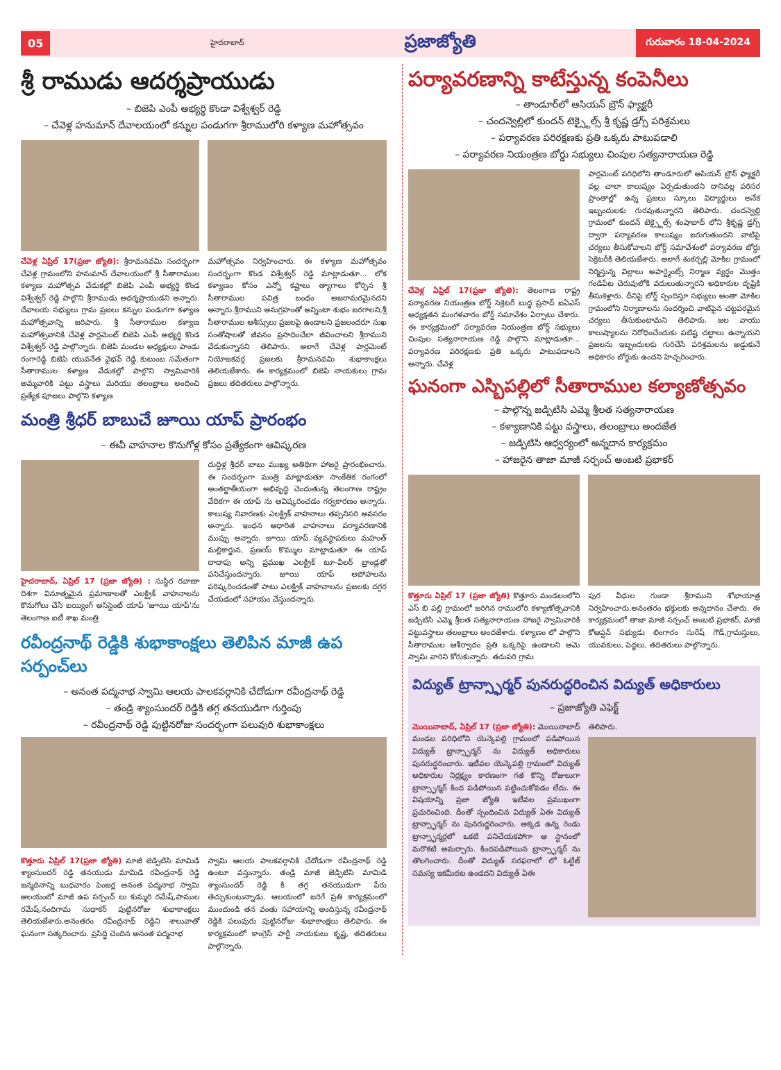05 హైదరాబాద్ ప్రజాజ్యోతి గురువారం 18-04-2024
శ్రీ రాముడు ఆదర్శప్రాయుడు
– బిజెపి ఎంపీ అభ్యర్థి కొండా విశ్వేశ్వర్ రెడ్డి
– చేవెళ్ల హనుమాన్ దేవాలయంలో కన్నుల పండుగగా శ్రీరాములోరి కళ్యాణ మహోత్సవం
చేవెళ్ల ఏప్రిల్ 17(ప్రజా జ్యోతి): శ్రీరామనవమి సందర్భంగా చేవెళ్ల గ్రామంలోని హనుమాన్ దేవాలయంలో శ్రీ సీతారాముల కళ్యాణ మహోత్సవ వేడుకల్లో బిజెపి ఎంపీ అభ్యర్థి కొండ విశ్వేశ్వర్ రెడ్డి పాల్గొని శ్రీరాముడు ఆదర్శప్రాయుడని అన్నారు. దేవాలయ సభ్యులు గ్రామ ప్రజలు కన్నుల పండుగగా కళ్యాణ మహోత్సవాన్ని జరిపారు. శ్రీ సీతారాముల కళ్యాణ మహోత్సవానికి చేవెళ్ల పార్లమెంట్ బిజెపి ఎంపీ అభ్యర్థి కొండ విశ్వేశ్వర్ రెడ్డి పాల్గొన్నారు. బిజెపి మండల అధ్యక్షులు పాండు రంగారెడ్డి బిజెపి యువనేత వైభవ్ రెడ్డి కుటుంబ సమేతంగా సీతారాముల కళ్యాణ వేడుకల్లో పాల్గొని స్వామివారికి అమ్మవారికి పట్టు వస్త్రాలు మరియు తలంబ్రాలు అందించి ప్రత్యేక పూజలు పాల్గొని కళ్యాణ
మహోత్సవం నిర్వహించారు. ఈ కళ్యాణ మహోత్సవం సందర్భంగా కొండ విశ్వేశ్వర్ రెడ్డి మాట్లాడుతూ... లోక కళ్యాణం కోసం ఎన్నో కష్టాలు త్యాగాలు కోర్చిన శ్రీ సీతారాముల పవిత్ర బంధం అజరామరమైనదని అన్నారు.శ్రీరాముని అనుగ్రహంతో అన్నింటా శుభం జరగాలని,శ్రీ సీతారాముల ఆశీస్సులు ప్రజలపై ఉండాలని ప్రజలందరూ సుఖ సంతోషాలతో జీవనం ప్రసాదించేలా జీవించాలని శ్రీరాముని వేడుకున్నానని తెలిపారు. అలాగే చేవెళ్ల పార్లమెంట్ నియోజకవర్గ ప్రజలకు శ్రీరామనవమి శుభాకాంక్షలు తెలియజేశారు. ఈ కార్యక్రమంలో బిజెపి నాయకులు గ్రామ ప్రజలు తదితరులు పాల్గొన్నారు.
మంత్రి శ్రీధర్ బాబుచే జూయి యాప్ ప్రారంభం
– ఈవీ వాహనాల కొనుగోళ్ల కోసం ప్రత్యేకంగా ఆవిష్కరణ
హైదరాబాద్, ఏప్రిల్ 17 (ప్రజా జ్యోతి) : సుస్థిర రవాణా దిశగా వినూత్నమైన ప్రమాణాలతో ఎలక్ట్రిక్ వాహనాలను కొనుగోలు చేసే బయ్యింగ్ అసిస్టెంట్ యాప్ 'జూయి యాప్'ను తెలంగాణ ఐటీ శాఖ మంత్రి
దుద్దిళ్ల శ్రీధర్ బాబు ముఖ్య అతిథిగా హాజరై ప్రారంభించారు. ఈ సందర్భంగా మంత్రి మాట్లాడుతూ సాంకేతిక రంగంలో అంతర్జాతీయంగా అభివృద్ధి చెందుతున్న తెలంగాణ రాష్ట్రం వేదికగా ఈ యాప్ ను ఆవిష్కరించడం గర్వకారణం అన్నారు. కాలుష్య నివారణకు ఎలక్ట్రిక్ వాహనాలు తప్పనిసరి అవసరం అన్నారు. ఇంధన ఆధారిత వాహనాలు పర్యావరణానికి ముప్పు అన్నారు. జూయి యాప్ వ్యవస్థాపకులు మహంత్ మల్లికార్జున, ప్రణయ్ కొమ్ముల మాట్లాడుతూ ఈ యాప్ దాదాపు అన్ని ప్రముఖ ఎలక్ట్రిక్ టూ-వీలర్ బ్రాండ్లతో పనిచేస్తుందన్నారు. జూయి యాప్ అపోహలను పరిష్కరించడంతో పాటు ఎలక్ట్రిక్ వాహనాలను ప్రజలకు దగ్గర చేయడంలో సహాయం చేస్తుందన్నారు.
రవీంద్రనాథ్ రెడ్డికి శుభాకాంక్షలు తెలిపిన మాజీ ఉప సర్పంచ్‌లు
– అనంత పద్మనాభ స్వామి ఆలయ పాలకవర్గానికి చేదోడుగా రవీంద్రనాథ్ రెడ్డి
– తండ్రి శ్యాంసుందర్ రెడ్డికి తగ్గ తనయుడిగా గుర్తింపు
– రవీంద్రనాథ్ రెడ్డి పుట్టినరోజు సందర్భంగా పలువురి శుభాకాంక్షలు
కొత్తూరు ఏప్రిల్ 17(ప్రజా జ్యోతి) మాజీ జెడ్పిటిసి మామిడి శ్యాంసుందర్ రెడ్డి తనయుడు మామిడి రవీంద్రనాథ్ రెడ్డి జన్మదినాన్ని బుధవారం పెంజర్ల అనంత పద్మనాభ స్వామి ఆలయంలో మాజీ ఉప సర్పంచ్ లు కుమ్మరి రమేష్,పాముల రమేష్,నందిగామ సుధాకర్ పుట్టినరోజు శుభాకాంక్షలు తెలియజేశారు.అనంతరం రవీంద్రనాథ్ రెడ్డిని శాలువాతో ఘనంగా సత్కరించారు. ప్రసిద్ధి చెందిన అనంత పద్మనాభ
స్వామి ఆలయ పాలకవర్గానికి చేదోడుగా రవీంద్రనాథ్ రెడ్డి ఉంటూ వస్తున్నారు. తండ్రి మాజీ జెడ్పిటిసి మామిడి శ్యాంసుందర్ రెడ్డి కి తగ్గ తనయుడుగా పేరు తెచ్చుకుంటున్నాడు. ఆలయంలో జరిగే ప్రతి కార్యక్రమంలో ముందుండి తన వంతు సహాయాన్ని అందిస్తున్న రవీంద్రనాథ్ రెడ్డికి పలువురు పుట్టినరోజు శుభాకాంక్షలు తెలిపారు. ఈ కార్యక్రమంలో కాంగ్రెస్ పార్టీ నాయకులు కృష్ణ, తదితరులు పాల్గొన్నారు.
పర్యావరణాన్ని కాటేస్తున్న కంపెనీలు
– తాండూర్‌లో ఆసియన్ బ్రౌన్ ఫ్యాక్టరీ
– చందన్వెల్లిలో కుందన్ టెక్స్టైల్స్ శ్రీ కృష్ణ డ్రగ్స్ పరిశ్రమలు
– పర్యావరణ పరిరక్షణకు ప్రతి ఒక్కరు పాటుపడాలి
– పర్యావరణ నియంత్రణ బోర్డు సభ్యులు చింపుల సత్యనారాయణ రెడ్డి
చేవెళ్ల ఏప్రిల్ 17(ప్రజా జ్యోతి): తెలంగాణ రాష్ట్ర పర్యావరణ నియంత్రణ బోర్డ్ సెక్రెటరీ బుద్ధ ప్రసాద్ ఐఏఎస్ అధ్యక్షతన మంగళవారం బోర్డ్ సమావేశం ఏర్పాటు చేశారు. ఈ కార్యక్రమంలో పర్యావరణ నియంత్రణ బోర్డ్ సభ్యులు చింపుల సత్యనారాయణ రెడ్డి పాల్గొని మాట్లాడుతూ... పర్యావరణ పరిరక్షణకు ప్రతి ఒక్కరు పాటుపడాలని అన్నారు. చేవెళ్ల
పార్లమెంట్ పరిధిలోని తాండూరులో ఆసియన్ బ్రౌన్ ఫ్యాక్టరీ వల్ల చాలా కాలుష్యం ఏర్పడుతుందని దానివల్ల పరిసర ప్రాంతాల్లో ఉన్న ప్రజలు స్కూలు విద్యార్థులు అనేక ఇబ్బందులకు గురవుతున్నారని తెలిపారు. చందన్వెల్లి గ్రామంలో కుందన్ టెక్స్టైల్స్ శంషాబాద్ లోని శ్రీకృష్ణ డ్రగ్స్ ద్వారా పర్యావరణ కాలుష్యం జరుగుతుందని వాటిపై చర్యలు తీసుకోవాలని బోర్డ్ సమావేశంలో పర్యావరణ బోర్డు సెక్రెటరీకి తెలియజేశారు. అలాగే శంకర్పల్లి మోకిల గ్రామంలో నిర్మిస్తున్న విల్లాలు అపార్ట్మెంట్స్ నిర్మాణ వ్యర్థం మొత్తం గండిపేట చెరువులోకి వదులుతున్నారని అధికారుల దృష్టికి తీసుకెళ్లారు. దీనిపై బోర్డ్ స్పందిస్తూ సభ్యులు అంతా మోకిల గ్రామంలోని నిర్మాణాలను సందర్శించి వాటిపైన చట్టపరమైన చర్యలు తీసుకుంటామని తెలిపారు. జల వాయు కాలుష్యాలను నిరోధించేందుకు పటిష్ట చట్టాలు ఉన్నాయని ప్రజలను ఇబ్బందులకు గురిచేసే పరిశ్రమలను అడ్డుకునే అధికారం బోర్డుకు ఉందని హెచ్చరించారు.
ఘనంగా ఎస్బిపల్లిలో సీతారాముల కల్యాణోత్సవం
– పాల్గొన్న జడ్పిటిసి ఎమ్మె శ్రీలత సత్యనారాయణ
– కళ్యాణానికి పట్టు వస్త్రాలు, తలంబ్రాలు అందజేత
– జడ్పిటిసి ఆధ్వర్యంలో అన్నదాన కార్యక్రమం
– హాజరైన తాజా మాజీ సర్పంచ్ అంబటి ప్రభాకర్
కొత్తూరు ఏప్రిల్ 17 (ప్రజా జ్యోతి) కొత్తూరు మండలంలోని ఎస్ బి పల్లి గ్రామంలో జరిగిన రాములోరి కళ్యాణోత్సవానికి జడ్పిటిసి ఎమ్మె శ్రీలత సత్యనారాయణ హాజరై స్వామివారికి పట్టువస్త్రాలు తలంబ్రాలు అందజేశారు. కళ్యాణం లో పాల్గొని సీతారాముల ఆశీర్వాదం ప్రతి ఒక్కరిపై ఉండాలని ఆమె స్వామి వారిని కోరుకున్నారు. తదుపరి గ్రామ
పుర వీధుల గుండా శ్రీరాముని శోభాయాత్ర నిర్వహించారు.అనంతరం భక్తులకు అన్నదానం చేశారు. ఈ కార్యక్రమంలో తాజా మాజీ సర్పంచ్ అంబటి ప్రభాకర్, మాజీ కోఆప్షన్ సభ్యుడు లింగారం సురేష్ గౌడ్,గ్రామస్తులు, యువకులు, పెద్దలు, తదితరులు పాల్గొన్నారు.
విద్యుత్ ట్రాన్స్ఫార్మర్ పునరుద్ధరించిన విద్యుత్ అధికారులు
– ప్రజాజ్యోతి ఎఫెక్ట్
మొయినాబాద్, ఏప్రిల్ 17 (ప్రజా జ్యోతి): మొయినాబాద్ మండల పరిధిలోని యెన్కెపల్లి గ్రామంలో పడిపోయిన విద్యుత్ ట్రాన్స్ఫార్మర్ ను విద్యుత్ అధికారులు పునరుద్ధరించారు. ఇటీవల యెన్కెపల్లి గ్రామంలో విద్యుత్ అధికారుల నిర్లక్ష్యం కారణంగా గత కొన్ని రోజులుగా ట్రాన్స్ఫార్మర్ కింద పడిపోయిన పట్టించుకోవడం లేదు. ఈ విషయాన్ని ప్రజా జ్యోతి ఇటీవల ప్రముఖంగా ప్రచురించింది. దీంతో స్పందించిన విద్యుత్ ఏఈ విద్యుత్ ట్రాన్స్ఫార్మర్ ను పునరుద్ధరించారు. అక్కడ ఉన్న రెండు ట్రాన్స్ఫార్మర్లలో ఒకటి పనిచేయకపోగా ఆ స్థానంలో మరొకటి అమర్చారు. కిందపడిపోయిన ట్రాన్స్ఫార్మర్ ను తొలగించారు. దీంతో విద్యుత్ సరఫరాలో లో ఓల్టేజ్ సమస్య ఇకమీదట ఉండదని విద్యుత్ ఏఈ
తెలిపారు.